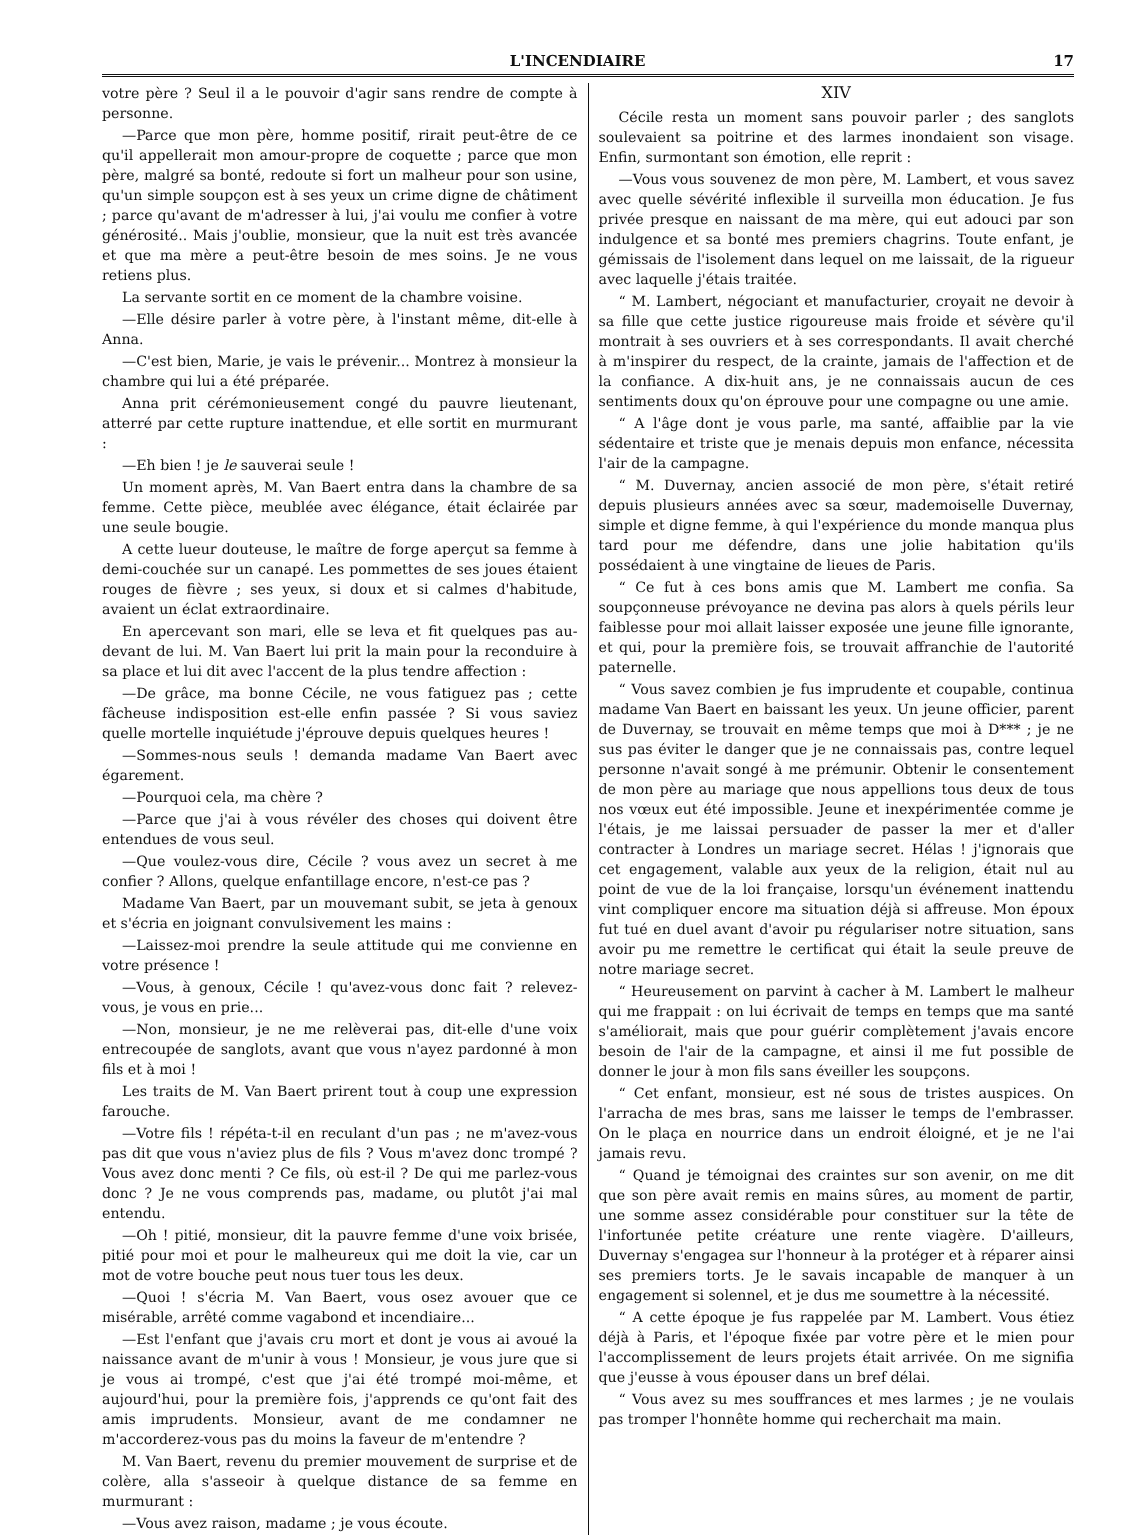L'INCENDIAIRE 17
votre père ? Seul il a le pouvoir d'agir sans rendre de compte à personne.
—Parce que mon père, homme positif, rirait peut-être de ce qu'il appellerait mon amour-propre de coquette ; parce que mon père, malgré sa bonté, redoute si fort un malheur pour son usine, qu'un simple soupçon est à ses yeux un crime digne de châtiment ; parce qu'avant de m'adresser à lui, j'ai voulu me confier à votre générosité.. Mais j'oublie, monsieur, que la nuit est très avancée et que ma mère a peut-être besoin de mes soins. Je ne vous retiens plus.
La servante sortit en ce moment de la chambre voisine.
—Elle désire parler à votre père, à l'instant même, dit-elle à Anna.
—C'est bien, Marie, je vais le prévenir... Montrez à monsieur la chambre qui lui a été préparée.
Anna prit cérémonieusement congé du pauvre lieutenant, atterré par cette rupture inattendue, et elle sortit en murmurant :
—Eh bien ! je le sauverai seule !
Un moment après, M. Van Baert entra dans la chambre de sa femme. Cette pièce, meublée avec élégance, était éclairée par une seule bougie.
A cette lueur douteuse, le maître de forge aperçut sa femme à demi-couchée sur un canapé. Les pommettes de ses joues étaient rouges de fièvre ; ses yeux, si doux et si calmes d'habitude, avaient un éclat extraordinaire.
En apercevant son mari, elle se leva et fit quelques pas au-devant de lui. M. Van Baert lui prit la main pour la reconduire à sa place et lui dit avec l'accent de la plus tendre affection :
—De grâce, ma bonne Cécile, ne vous fatiguez pas ; cette fâcheuse indisposition est-elle enfin passée ? Si vous saviez quelle mortelle inquiétude j'éprouve depuis quelques heures !
—Sommes-nous seuls ! demanda madame Van Baert avec égarement.
—Pourquoi cela, ma chère ?
—Parce que j'ai à vous révéler des choses qui doivent être entendues de vous seul.
—Que voulez-vous dire, Cécile ? vous avez un secret à me confier ? Allons, quelque enfantillage encore, n'est-ce pas ?
Madame Van Baert, par un mouvemant subit, se jeta à genoux et s'écria en joignant convulsivement les mains :
—Laissez-moi prendre la seule attitude qui me convienne en votre présence !
—Vous, à genoux, Cécile ! qu'avez-vous donc fait ? relevez-vous, je vous en prie...
—Non, monsieur, je ne me relèverai pas, dit-elle d'une voix entrecoupée de sanglots, avant que vous n'ayez pardonné à mon fils et à moi !
Les traits de M. Van Baert prirent tout à coup une expression farouche.
—Votre fils ! répéta-t-il en reculant d'un pas ; ne m'avez-vous pas dit que vous n'aviez plus de fils ? Vous m'avez donc trompé ? Vous avez donc menti ? Ce fils, où est-il ? De qui me parlez-vous donc ? Je ne vous comprends pas, madame, ou plutôt j'ai mal entendu.
—Oh ! pitié, monsieur, dit la pauvre femme d'une voix brisée, pitié pour moi et pour le malheureux qui me doit la vie, car un mot de votre bouche peut nous tuer tous les deux.
—Quoi ! s'écria M. Van Baert, vous osez avouer que ce misérable, arrêté comme vagabond et incendiaire...
—Est l'enfant que j'avais cru mort et dont je vous ai avoué la naissance avant de m'unir à vous ! Monsieur, je vous jure que si je vous ai trompé, c'est que j'ai été trompé moi-même, et aujourd'hui, pour la première fois, j'apprends ce qu'ont fait des amis imprudents. Monsieur, avant de me condamner ne m'accorderez-vous pas du moins la faveur de m'entendre ?
M. Van Baert, revenu du premier mouvement de surprise et de colère, alla s'asseoir à quelque distance de sa femme en murmurant :
—Vous avez raison, madame ; je vous écoute.
XIV
Cécile resta un moment sans pouvoir parler ; des sanglots soulevaient sa poitrine et des larmes inondaient son visage. Enfin, surmontant son émotion, elle reprit :
—Vous vous souvenez de mon père, M. Lambert, et vous savez avec quelle sévérité inflexible il surveilla mon éducation. Je fus privée presque en naissant de ma mère, qui eut adouci par son indulgence et sa bonté mes premiers chagrins. Toute enfant, je gémissais de l'isolement dans lequel on me laissait, de la rigueur avec laquelle j'étais traitée.
“ M. Lambert, négociant et manufacturier, croyait ne devoir à sa fille que cette justice rigoureuse mais froide et sévère qu'il montrait à ses ouvriers et à ses correspondants. Il avait cherché à m'inspirer du respect, de la crainte, jamais de l'affection et de la confiance. A dix-huit ans, je ne connaissais aucun de ces sentiments doux qu'on éprouve pour une compagne ou une amie.
“ A l'âge dont je vous parle, ma santé, affaiblie par la vie sédentaire et triste que je menais depuis mon enfance, nécessita l'air de la campagne.
“ M. Duvernay, ancien associé de mon père, s'était retiré depuis plusieurs années avec sa sœur, mademoiselle Duvernay, simple et digne femme, à qui l'expérience du monde manqua plus tard pour me défendre, dans une jolie habitation qu'ils possédaient à une vingtaine de lieues de Paris.
“ Ce fut à ces bons amis que M. Lambert me confia. Sa soupçonneuse prévoyance ne devina pas alors à quels périls leur faiblesse pour moi allait laisser exposée une jeune fille ignorante, et qui, pour la première fois, se trouvait affranchie de l'autorité paternelle.
“ Vous savez combien je fus imprudente et coupable, continua madame Van Baert en baissant les yeux. Un jeune officier, parent de Duvernay, se trouvait en même temps que moi à D*** ; je ne sus pas éviter le danger que je ne connaissais pas, contre lequel personne n'avait songé à me prémunir. Obtenir le consentement de mon père au mariage que nous appellions tous deux de tous nos vœux eut été impossible. Jeune et inexpérimentée comme je l'étais, je me laissai persuader de passer la mer et d'aller contracter à Londres un mariage secret. Hélas ! j'ignorais que cet engagement, valable aux yeux de la religion, était nul au point de vue de la loi française, lorsqu'un événement inattendu vint compliquer encore ma situation déjà si affreuse. Mon époux fut tué en duel avant d'avoir pu régulariser notre situation, sans avoir pu me remettre le certificat qui était la seule preuve de notre mariage secret.
“ Heureusement on parvint à cacher à M. Lambert le malheur qui me frappait : on lui écrivait de temps en temps que ma santé s'améliorait, mais que pour guérir complètement j'avais encore besoin de l'air de la campagne, et ainsi il me fut possible de donner le jour à mon fils sans éveiller les soupçons.
“ Cet enfant, monsieur, est né sous de tristes auspices. On l'arracha de mes bras, sans me laisser le temps de l'embrasser. On le plaça en nourrice dans un endroit éloigné, et je ne l'ai jamais revu.
“ Quand je témoignai des craintes sur son avenir, on me dit que son père avait remis en mains sûres, au moment de partir, une somme assez considérable pour constituer sur la tête de l'infortunée petite créature une rente viagère. D'ailleurs, Duvernay s'engagea sur l'honneur à la protéger et à réparer ainsi ses premiers torts. Je le savais incapable de manquer à un engagement si solennel, et je dus me soumettre à la nécessité.
“ A cette époque je fus rappelée par M. Lambert. Vous étiez déjà à Paris, et l'époque fixée par votre père et le mien pour l'accomplissement de leurs projets était arrivée. On me signifia que j'eusse à vous épouser dans un bref délai.
“ Vous avez su mes souffrances et mes larmes ; je ne voulais pas tromper l'honnête homme qui recherchait ma main.